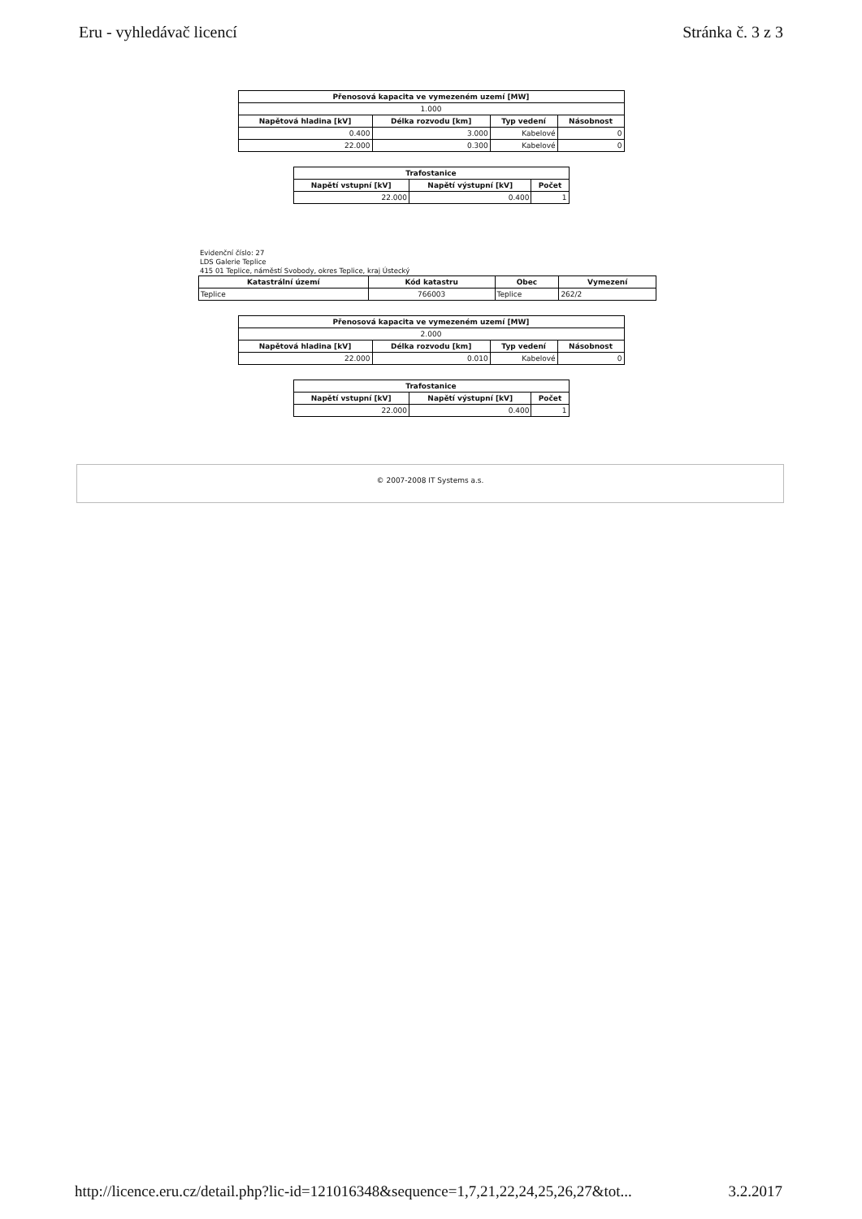Eru - vyhledávač licencí Stránka č. 3 z 3
| Přenosová kapacita ve vymezeném uzemí [MW] | | | |
| --- | --- | --- | --- |
| 1.000 | | | |
| Napětová hladina [kV] | Délka rozvodu [km] | Typ vedení | Násobnost |
| 0.400 | 3.000 | Kabelové | 0 |
| 22.000 | 0.300 | Kabelové | 0 |
| Trafostanice | | |
| --- | --- | --- |
| Napětí vstupní [kV] | Napětí výstupní [kV] | Počet |
| 22.000 | 0.400 | 1 |
Evidenční číslo: 27
LDS Galerie Teplice
415 01 Teplice, náměstí Svobody, okres Teplice, kraj Ústecký
| Katastrální území | Kód katastru | Obec | Vymezení |
| --- | --- | --- | --- |
| Teplice | 766003 | Teplice | 262/2 |
| Přenosová kapacita ve vymezeném uzemí [MW] | | | |
| --- | --- | --- | --- |
| 2.000 | | | |
| Napětová hladina [kV] | Délka rozvodu [km] | Typ vedení | Násobnost |
| 22.000 | 0.010 | Kabelové | 0 |
| Trafostanice | | |
| --- | --- | --- |
| Napětí vstupní [kV] | Napětí výstupní [kV] | Počet |
| 22.000 | 0.400 | 1 |
© 2007-2008 IT Systems a.s.
http://licence.eru.cz/detail.php?lic-id=121016348&sequence=1,7,21,22,24,25,26,27&tot... 3.2.2017